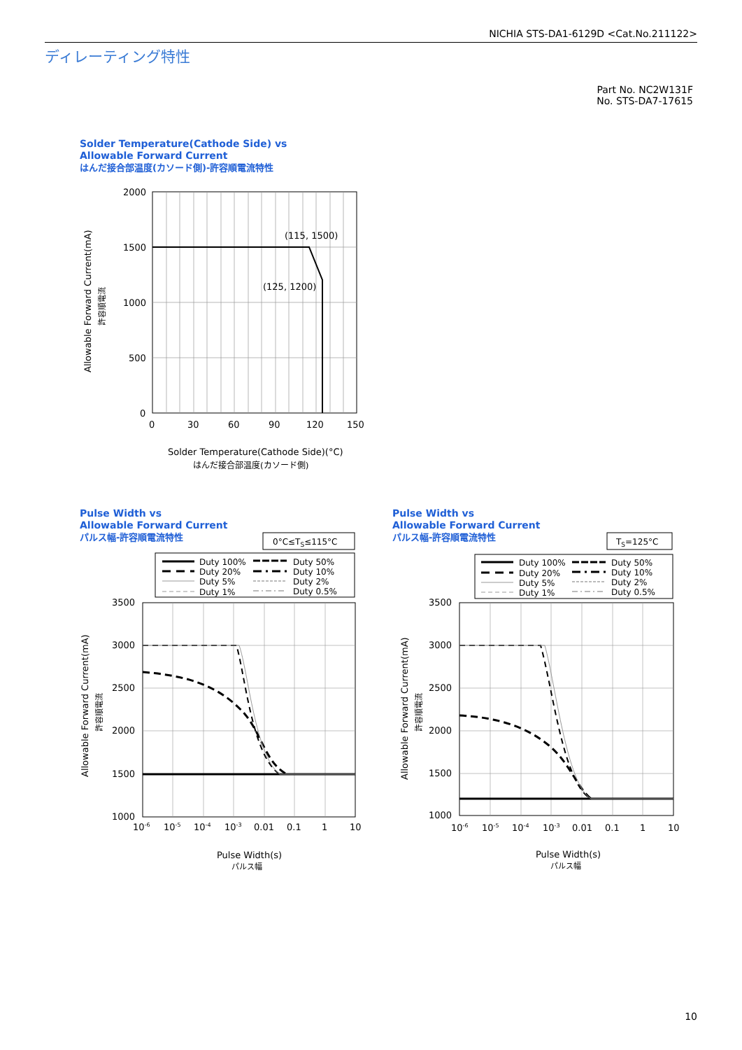NICHIA STS-DA1-6129D <Cat.No.211122>
ディレーティング特性
Part No. NC2W131F
No. STS-DA7-17615
Solder Temperature(Cathode Side) vs
Allowable Forward Current
はんだ接合部温度(カソード側)-許容順電流特性
2000
1500
1000
500
0
0
30
60
90
120
150
(115, 1500)
(125, 1200)
Solder Temperature(Cathode Side)(°C)
はんだ接合部温度(カソード側)
Allowable Forward Current(mA)
許容順電流
Pulse Width vs
Allowable Forward Current
パルス幅-許容順電流特性
Pulse Width vs
Allowable Forward Current
パルス幅-許容順電流特性
0°C≤TS≤115°C
Duty 100%
Duty 20%
Duty 5%
Duty 1%
Duty 50%
Duty 10%
Duty 2%
Duty 0.5%
3500
3000
2500
2000
1500
1000
10-6
10-5
10-4
10-3
0.01
0.1
1
10
Pulse Width(s)
パルス幅
Allowable Forward Current(mA)
許容順電流
TS=125°C
Duty 100%
Duty 20%
Duty 5%
Duty 1%
Duty 50%
Duty 10%
Duty 2%
Duty 0.5%
3500
3000
2500
2000
1500
1000
10-6
10-5
10-4
10-3
0.01
0.1
1
10
Pulse Width(s)
パルス幅
Allowable Forward Current(mA)
許容順電流
10